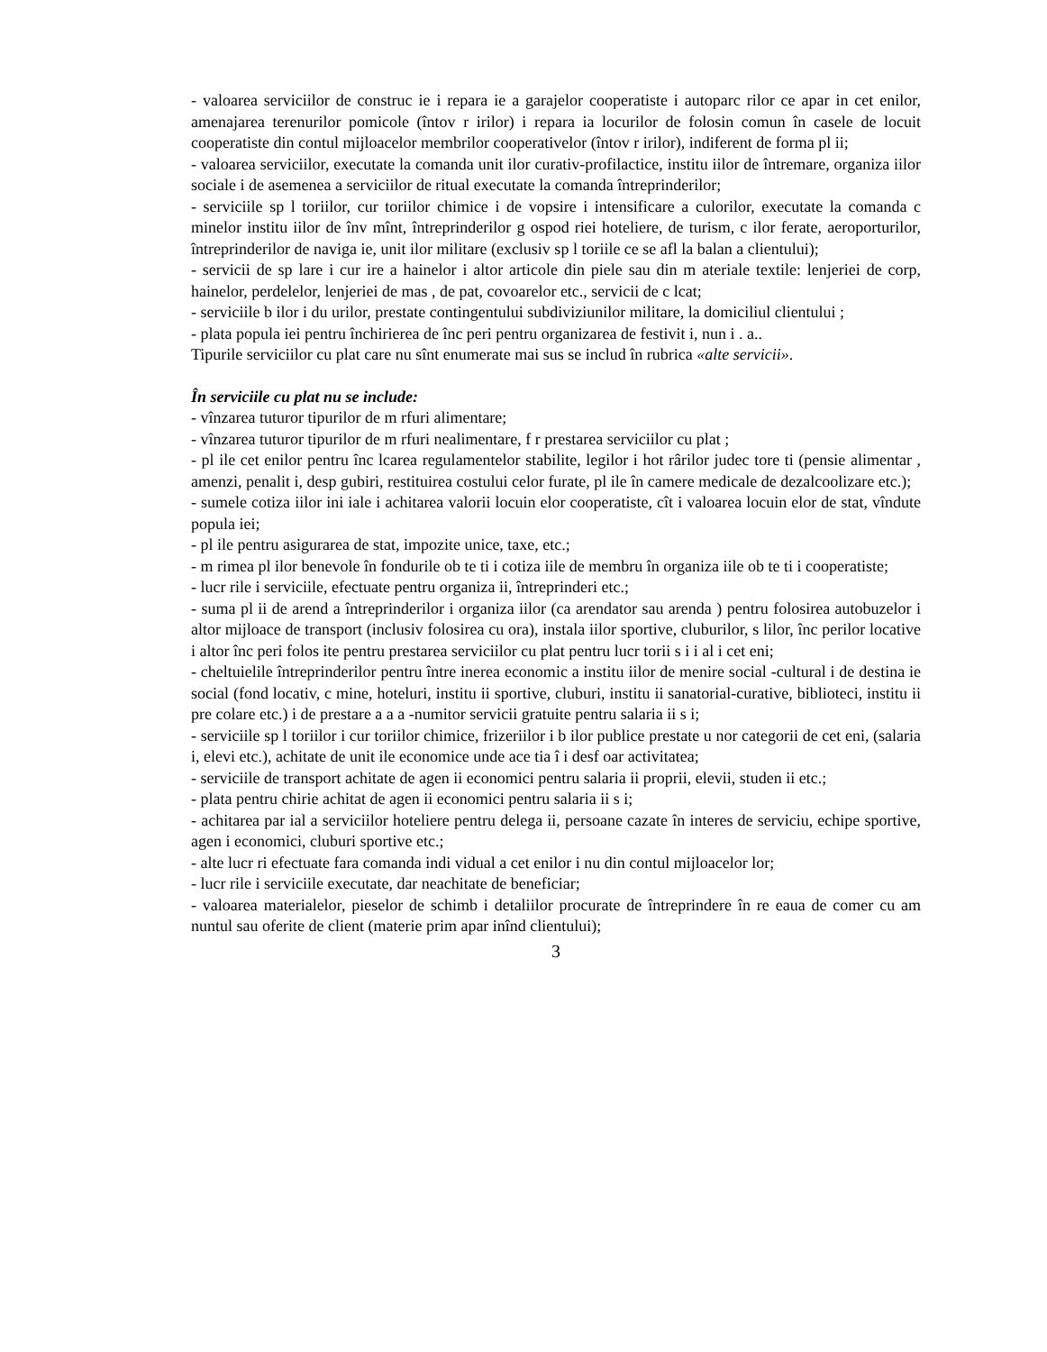- valoarea serviciilor de construc ie i repara ie a garajelor cooperatiste i autoparc rilor ce apar in cet enilor, amenajarea terenurilor pomicole (întov r irilor) i repara ia locurilor de folosin comun în casele de locuit cooperatiste din contul mijloacelor membrilor cooperativelor (întov r irilor), indiferent de forma pl ii;
- valoarea serviciilor, executate la comanda unit ilor curativ-profilactice, institu iilor de întremare, organiza iilor sociale i de asemenea a serviciilor de ritual executate la comanda întreprinderilor;
- serviciile sp l toriilor, cur toriilor chimice i de vopsire i intensificare a culorilor, executate la comanda c minelor institu iilor de înv mînt, întreprinderilor g ospod riei hoteliere, de turism, c ilor ferate, aeroporturilor, întreprinderilor de naviga ie, unit ilor militare (exclusiv sp l toriile ce se afl la balan a clientului);
- servicii de sp lare i cur ire a hainelor i altor articole din piele sau din m ateriale textile: lenjeriei de corp, hainelor, perdelelor, lenjeriei de mas , de pat, covoarelor etc., servicii de c lcat;
- serviciile b ilor i du urilor, prestate contingentului subdiviziunilor militare, la domiciliul clientului ;
- plata popula iei pentru închirierea de înc peri pentru organizarea de festivit i, nun i . a..
Tipurile serviciilor cu plat care nu sînt enumerate mai sus se includ în rubrica «alte servicii».
În serviciile cu plat nu se include:
- vînzarea tuturor tipurilor de m rfuri alimentare;
- vînzarea tuturor tipurilor de m rfuri nealimentare, f r prestarea serviciilor cu plat ;
- pl ile cet enilor pentru înc lcarea regulamentelor stabilite, legilor i hot rârilor judec tore ti (pensie alimentar , amenzi, penalit i, desp gubiri, restituirea costului celor furate, pl ile în camere medicale de dezalcoolizare etc.);
- sumele cotiza iilor ini iale i achitarea valorii locuin elor cooperatiste, cît i valoarea locuin elor de stat, vîndute popula iei;
- pl ile pentru asigurarea de stat, impozite unice, taxe, etc.;
- m rimea pl ilor benevole în fondurile ob te ti i cotiza iile de membru în organiza iile ob te ti i cooperatiste;
- lucr rile i serviciile, efectuate pentru organiza ii, întreprinderi etc.;
- suma pl ii de arend a întreprinderilor i organiza iilor (ca arendator sau arenda ) pentru folosirea autobuzelor i altor mijloace de transport (inclusiv folosirea cu ora), instala iilor sportive, cluburilor, s lilor, înc perilor locative i altor înc peri folos ite pentru prestarea serviciilor cu plat pentru lucr torii s i i al i cet eni;
- cheltuielile întreprinderilor pentru între inerea economic a institu iilor de menire social -cultural i de destina ie social (fond locativ, c mine, hoteluri, institu ii sportive, cluburi, institu ii sanatorial-curative, biblioteci, institu ii pre colare etc.) i de prestare a a a -numitor servicii gratuite pentru salaria ii s i;
- serviciile sp l toriilor i cur toriilor chimice, frizeriilor i b ilor publice prestate u nor categorii de cet eni, (salaria i, elevi etc.), achitate de unit ile economice unde ace tia î i desf oar activitatea;
- serviciile de transport achitate de agen ii economici pentru salaria ii proprii, elevii, studen ii etc.;
- plata pentru chirie achitat de agen ii economici pentru salaria ii s i;
- achitarea par ial a serviciilor hoteliere pentru delega ii, persoane cazate în interes de serviciu, echipe sportive, agen i economici, cluburi sportive etc.;
- alte lucr ri efectuate fara comanda indi vidual a cet enilor i nu din contul mijloacelor lor;
- lucr rile i serviciile executate, dar neachitate de beneficiar;
- valoarea materialelor, pieselor de schimb i detaliilor procurate de întreprindere în re eaua de comer cu am nuntul sau oferite de client (materie prim apar inînd clientului);
3